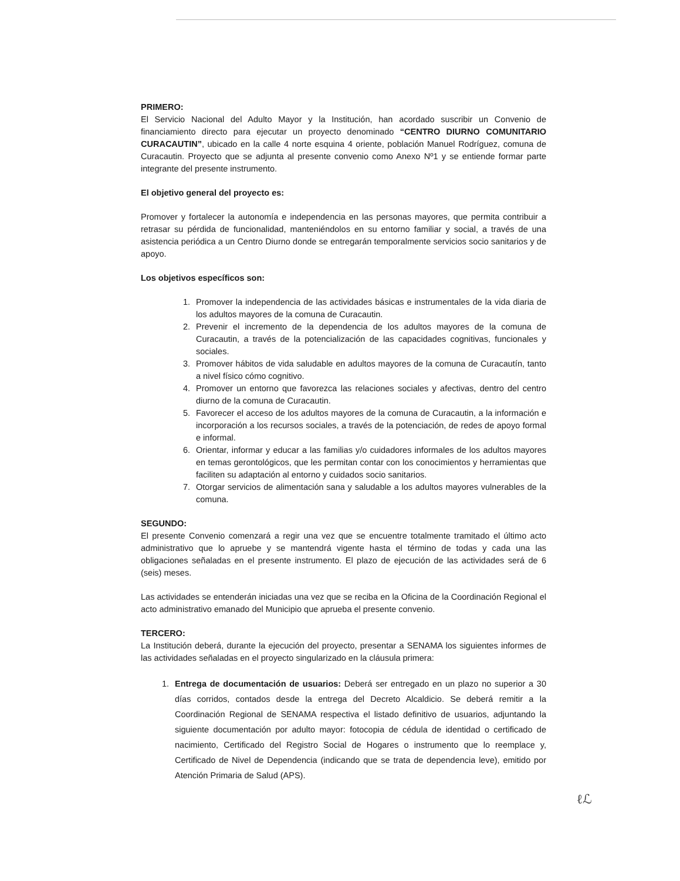PRIMERO:
El Servicio Nacional del Adulto Mayor y la Institución, han acordado suscribir un Convenio de financiamiento directo para ejecutar un proyecto denominado “CENTRO DIURNO COMUNITARIO CURACAUTIN”, ubicado en la calle 4 norte esquina 4 oriente, población Manuel Rodríguez, comuna de Curacautin. Proyecto que se adjunta al presente convenio como Anexo Nº1 y se entiende formar parte integrante del presente instrumento.
El objetivo general del proyecto es:
Promover y fortalecer la autonomía e independencia en las personas mayores, que permita contribuir a retrasar su pérdida de funcionalidad, manteniéndolos en su entorno familiar y social, a través de una asistencia periódica a un Centro Diurno donde se entregarán temporalmente servicios socio sanitarios y de apoyo.
Los objetivos específicos son:
1. Promover la independencia de las actividades básicas e instrumentales de la vida diaria de los adultos mayores de la comuna de Curacautin.
2. Prevenir el incremento de la dependencia de los adultos mayores de la comuna de Curacautin, a través de la potencialización de las capacidades cognitivas, funcionales y sociales.
3. Promover hábitos de vida saludable en adultos mayores de la comuna de Curacautín, tanto a nivel físico cómo cognitivo.
4. Promover un entorno que favorezca las relaciones sociales y afectivas, dentro del centro diurno de la comuna de Curacautin.
5. Favorecer el acceso de los adultos mayores de la comuna de Curacautin, a la información e incorporación a los recursos sociales, a través de la potenciación, de redes de apoyo formal e informal.
6. Orientar, informar y educar a las familias y/o cuidadores informales de los adultos mayores en temas gerontológicos, que les permitan contar con los conocimientos y herramientas que faciliten su adaptación al entorno y cuidados socio sanitarios.
7. Otorgar servicios de alimentación sana y saludable a los adultos mayores vulnerables de la comuna.
SEGUNDO:
El presente Convenio comenzará a regir una vez que se encuentre totalmente tramitado el último acto administrativo que lo apruebe y se mantendrá vigente hasta el término de todas y cada una las obligaciones señaladas en el presente instrumento. El plazo de ejecución de las actividades será de 6 (seis) meses.
Las actividades se entenderán iniciadas una vez que se reciba en la Oficina de la Coordinación Regional el acto administrativo emanado del Municipio que aprueba el presente convenio.
TERCERO:
La Institución deberá, durante la ejecución del proyecto, presentar a SENAMA los siguientes informes de las actividades señaladas en el proyecto singularizado en la cláusula primera:
1. Entrega de documentación de usuarios: Deberá ser entregado en un plazo no superior a 30 días corridos, contados desde la entrega del Decreto Alcaldicio. Se deberá remitir a la Coordinación Regional de SENAMA respectiva el listado definitivo de usuarios, adjuntando la siguiente documentación por adulto mayor: fotocopia de cédula de identidad o certificado de nacimiento, Certificado del Registro Social de Hogares o instrumento que lo reemplace y, Certificado de Nivel de Dependencia (indicando que se trata de dependencia leve), emitido por Atención Primaria de Salud (APS).
ℓℒ